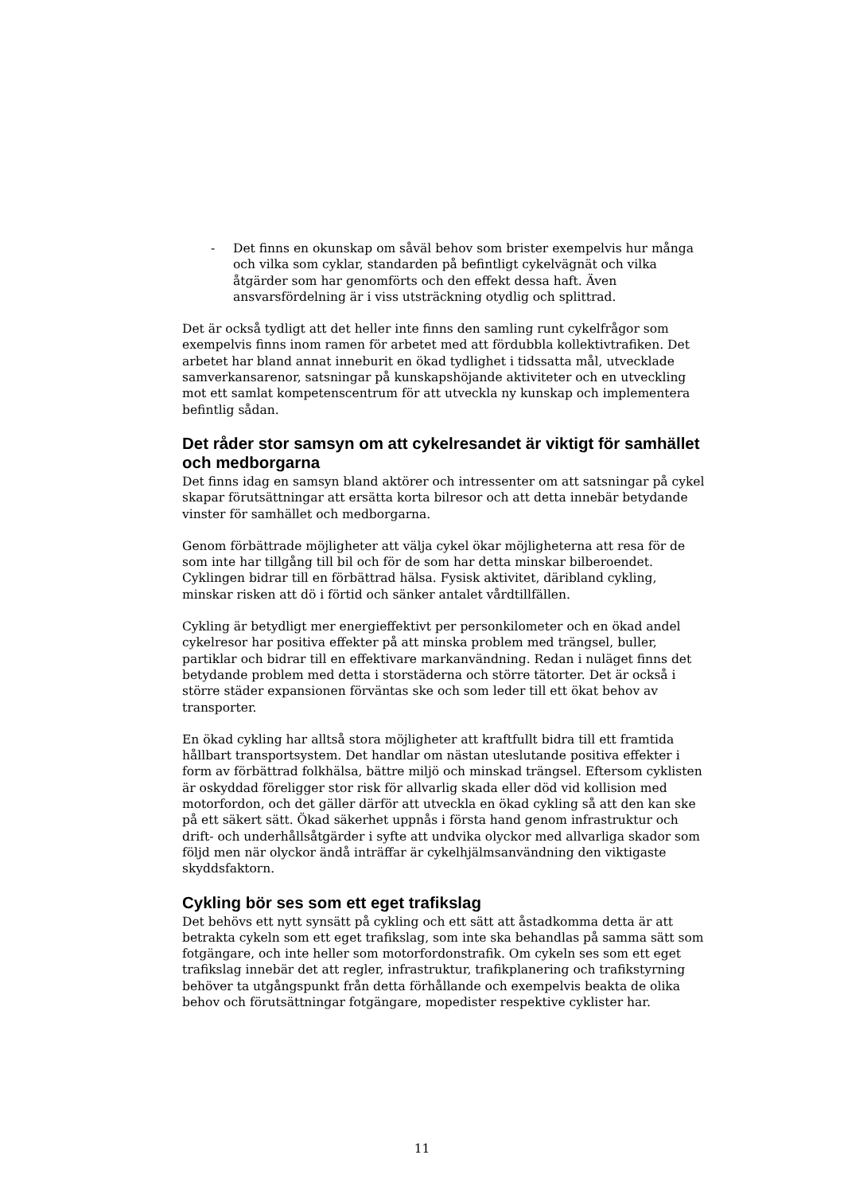- Det finns en okunskap om såväl behov som brister exempelvis hur många och vilka som cyklar, standarden på befintligt cykelvägnät och vilka åtgärder som har genomförts och den effekt dessa haft. Även ansvarsfördelning är i viss utsträckning otydlig och splittrad.
Det är också tydligt att det heller inte finns den samling runt cykelfrågor som exempelvis finns inom ramen för arbetet med att fördubbla kollektivtrafiken. Det arbetet har bland annat inneburit en ökad tydlighet i tidssatta mål, utvecklade samverkansarenor, satsningar på kunskapshöjande aktiviteter och en utveckling mot ett samlat kompetenscentrum för att utveckla ny kunskap och implementera befintlig sådan.
Det råder stor samsyn om att cykelresandet är viktigt för samhället och medborgarna
Det finns idag en samsyn bland aktörer och intressenter om att satsningar på cykel skapar förutsättningar att ersätta korta bilresor och att detta innebär betydande vinster för samhället och medborgarna.
Genom förbättrade möjligheter att välja cykel ökar möjligheterna att resa för de som inte har tillgång till bil och för de som har detta minskar bilberoendet. Cyklingen bidrar till en förbättrad hälsa. Fysisk aktivitet, däribland cykling, minskar risken att dö i förtid och sänker antalet vårdtillfällen.
Cykling är betydligt mer energieffektivt per personkilometer och en ökad andel cykelresor har positiva effekter på att minska problem med trängsel, buller, partiklar och bidrar till en effektivare markanvändning. Redan i nuläget finns det betydande problem med detta i storstäderna och större tätorter. Det är också i större städer expansionen förväntas ske och som leder till ett ökat behov av transporter.
En ökad cykling har alltså stora möjligheter att kraftfullt bidra till ett framtida hållbart transportsystem. Det handlar om nästan uteslutande positiva effekter i form av förbättrad folkhälsa, bättre miljö och minskad trängsel. Eftersom cyklisten är oskyddad föreligger stor risk för allvarlig skada eller död vid kollision med motorfordon, och det gäller därför att utveckla en ökad cykling så att den kan ske på ett säkert sätt. Ökad säkerhet uppnås i första hand genom infrastruktur och drift- och underhållsåtgärder i syfte att undvika olyckor med allvarliga skador som följd men när olyckor ändå inträffar är cykelhjälmsanvändning den viktigaste skyddsfaktorn.
Cykling bör ses som ett eget trafikslag
Det behövs ett nytt synsätt på cykling och ett sätt att åstadkomma detta är att betrakta cykeln som ett eget trafikslag, som inte ska behandlas på samma sätt som fotgängare, och inte heller som motorfordonstrafik. Om cykeln ses som ett eget trafikslag innebär det att regler, infrastruktur, trafikplanering och trafikstyrning behöver ta utgångspunkt från detta förhållande och exempelvis beakta de olika behov och förutsättningar fotgängare, mopedister respektive cyklister har.
11